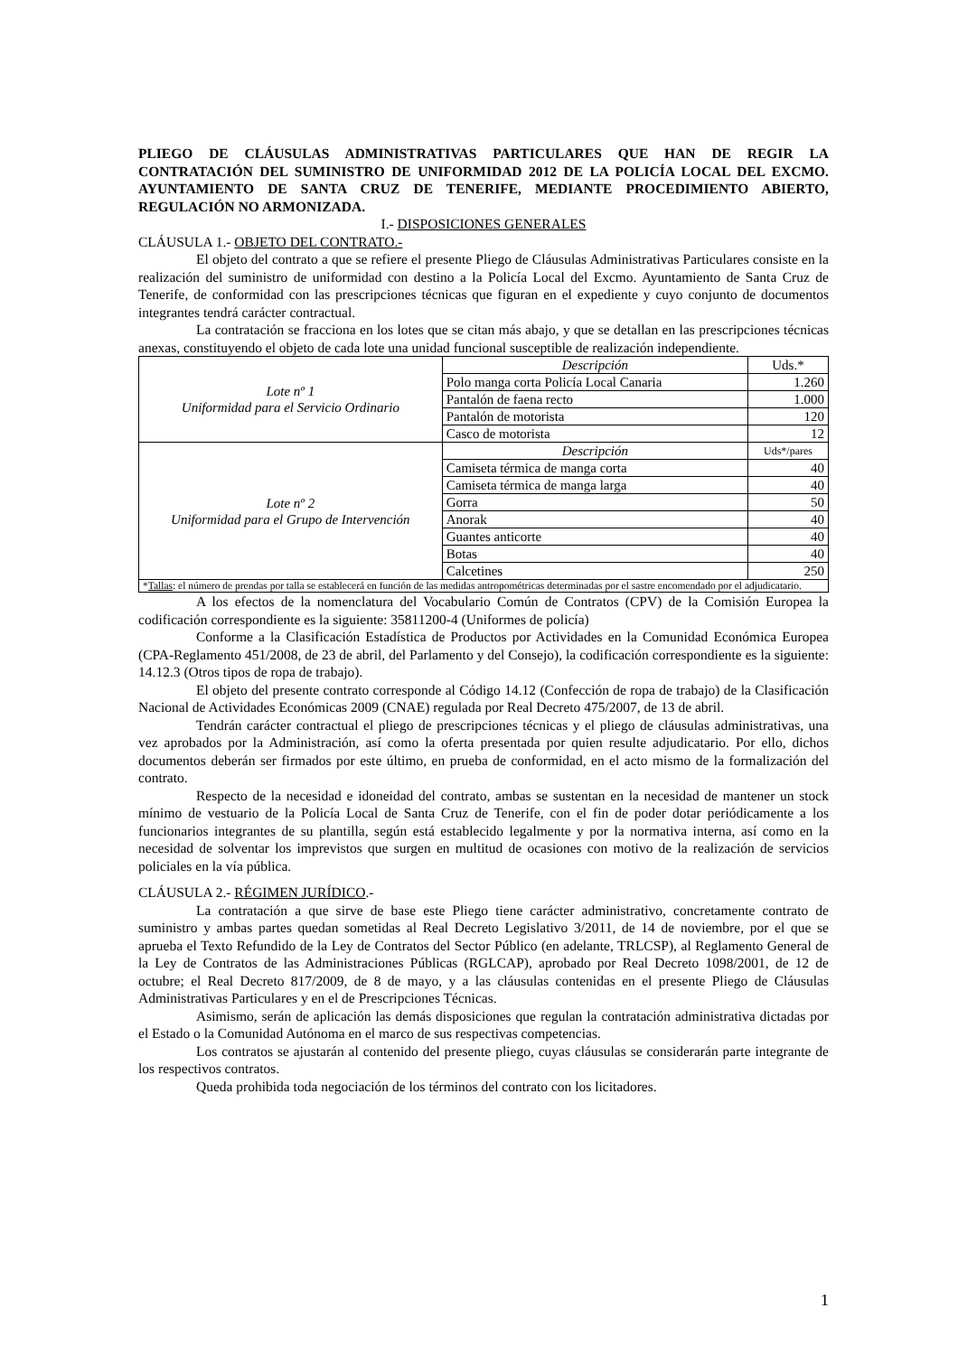PLIEGO DE CLÁUSULAS ADMINISTRATIVAS PARTICULARES QUE HAN DE REGIR LA CONTRATACIÓN DEL SUMINISTRO DE UNIFORMIDAD 2012 DE LA POLICÍA LOCAL DEL EXCMO. AYUNTAMIENTO DE SANTA CRUZ DE TENERIFE, MEDIANTE PROCEDIMIENTO ABIERTO, REGULACIÓN NO ARMONIZADA.
I.- DISPOSICIONES GENERALES
CLÁUSULA 1.- OBJETO DEL CONTRATO.-
El objeto del contrato a que se refiere el presente Pliego de Cláusulas Administrativas Particulares consiste en la realización del suministro de uniformidad con destino a la Policía Local del Excmo. Ayuntamiento de Santa Cruz de Tenerife, de conformidad con las prescripciones técnicas que figuran en el expediente y cuyo conjunto de documentos integrantes tendrá carácter contractual.
La contratación se fracciona en los lotes que se citan más abajo, y que se detallan en las prescripciones técnicas anexas, constituyendo el objeto de cada lote una unidad funcional susceptible de realización independiente.
| Lote nº 1 Uniformidad para el Servicio Ordinario | Descripción | Uds.* |
| | Polo manga corta Policía Local Canaria | 1.260 |
| | Pantalón de faena recto | 1.000 |
| | Pantalón de motorista | 120 |
| | Casco de motorista | 12 |
| Lote nº 2 Uniformidad para el Grupo de Intervención | Descripción | Uds*/pares |
| | Camiseta térmica de manga corta | 40 |
| | Camiseta térmica de manga larga | 40 |
| | Gorra | 50 |
| | Anorak | 40 |
| | Guantes anticorte | 40 |
| | Botas | 40 |
| | Calcetines | 250 |
| * Tallas : el número de prendas por talla se establecerá en función de las medidas antropométricas determinadas por el sastre encomendado por el adjudicatario. | | |
A los efectos de la nomenclatura del Vocabulario Común de Contratos (CPV) de la Comisión Europea la codificación correspondiente es la siguiente: 35811200-4 (Uniformes de policía)
Conforme a la Clasificación Estadística de Productos por Actividades en la Comunidad Económica Europea (CPA-Reglamento 451/2008, de 23 de abril, del Parlamento y del Consejo), la codificación correspondiente es la siguiente: 14.12.3 (Otros tipos de ropa de trabajo).
El objeto del presente contrato corresponde al Código 14.12 (Confección de ropa de trabajo) de la Clasificación Nacional de Actividades Económicas 2009 (CNAE) regulada por Real Decreto 475/2007, de 13 de abril.
Tendrán carácter contractual el pliego de prescripciones técnicas y el pliego de cláusulas administrativas, una vez aprobados por la Administración, así como la oferta presentada por quien resulte adjudicatario. Por ello, dichos documentos deberán ser firmados por este último, en prueba de conformidad, en el acto mismo de la formalización del contrato.
Respecto de la necesidad e idoneidad del contrato, ambas se sustentan en la necesidad de mantener un stock mínimo de vestuario de la Policía Local de Santa Cruz de Tenerife, con el fin de poder dotar periódicamente a los funcionarios integrantes de su plantilla, según está establecido legalmente y por la normativa interna, así como en la necesidad de solventar los imprevistos que surgen en multitud de ocasiones con motivo de la realización de servicios policiales en la vía pública.
CLÁUSULA 2.- RÉGIMEN JURÍDICO.-
La contratación a que sirve de base este Pliego tiene carácter administrativo, concretamente contrato de suministro y ambas partes quedan sometidas al Real Decreto Legislativo 3/2011, de 14 de noviembre, por el que se aprueba el Texto Refundido de la Ley de Contratos del Sector Público (en adelante, TRLCSP), al Reglamento General de la Ley de Contratos de las Administraciones Públicas (RGLCAP), aprobado por Real Decreto 1098/2001, de 12 de octubre; el Real Decreto 817/2009, de 8 de mayo, y a las cláusulas contenidas en el presente Pliego de Cláusulas Administrativas Particulares y en el de Prescripciones Técnicas.
Asimismo, serán de aplicación las demás disposiciones que regulan la contratación administrativa dictadas por el Estado o la Comunidad Autónoma en el marco de sus respectivas competencias.
Los contratos se ajustarán al contenido del presente pliego, cuyas cláusulas se considerarán parte integrante de los respectivos contratos.
Queda prohibida toda negociación de los términos del contrato con los licitadores.
1